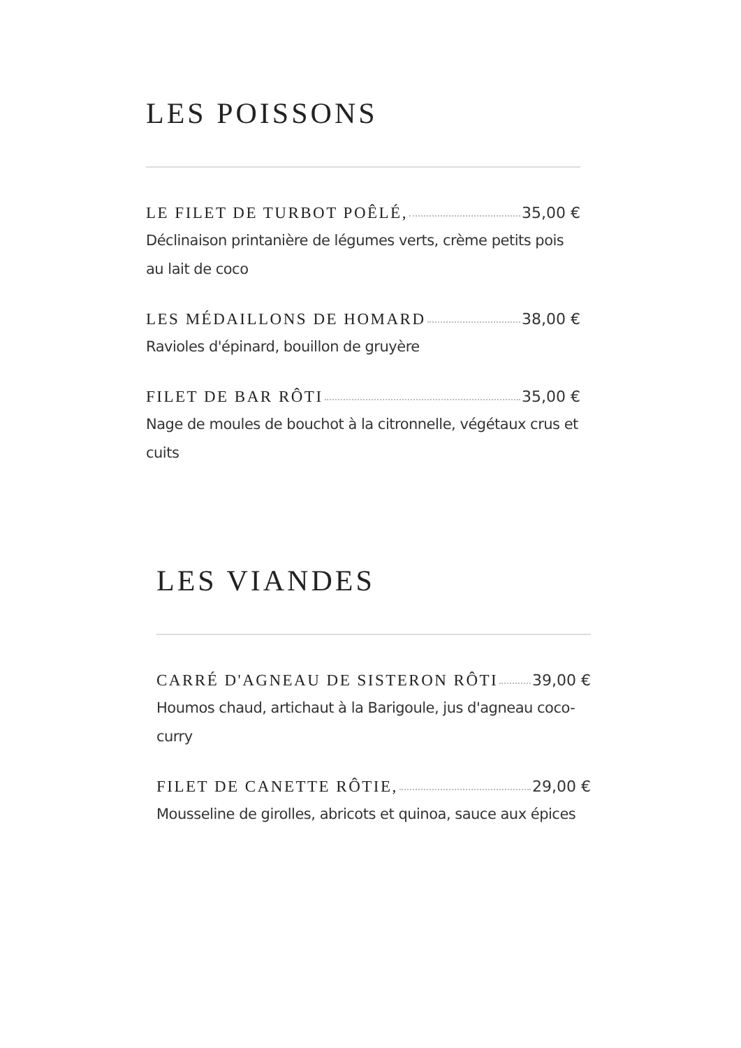LES POISSONS
LE FILET DE TURBOT POÊLÉ, 35,00 €
Déclinaison printanière de légumes verts, crème petits pois au lait de coco
LES MÉDAILLONS DE HOMARD 38,00 €
Ravioles d'épinard, bouillon de gruyère
FILET DE BAR RÔTI 35,00 €
Nage de moules de bouchot à la citronnelle, végétaux crus et cuits
LES VIANDES
CARRÉ D'AGNEAU DE SISTERON RÔTI 39,00 €
Houmos chaud, artichaut à la Barigoule, jus d'agneau coco-curry
FILET DE CANETTE RÔTIE, 29,00 €
Mousseline de girolles, abricots et quinoa, sauce aux épices